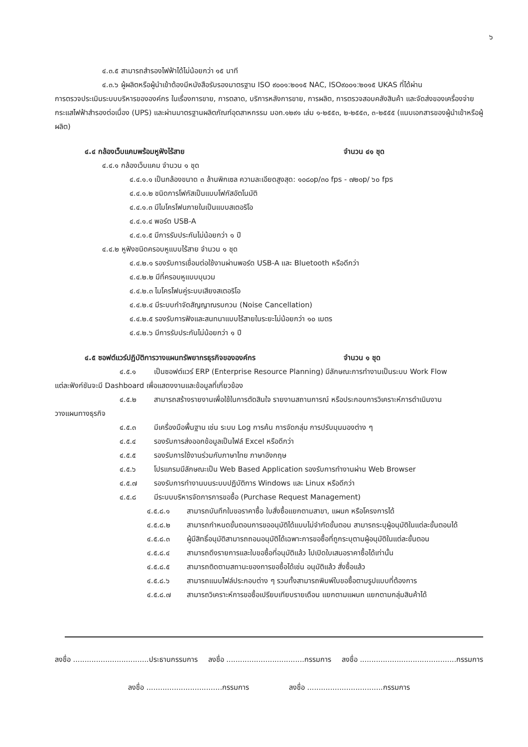๖
๔.๓.๕ สามารถสำรองไฟฟ้าได้ไม่น้อยกว่า ๑๕ นาที
๔.๓.๖ ผู้ผลิตหรือผู้นำเข้าต้องมีหนังสือรับรองมาตรฐาน ISO ๙๐๐๑:๒๐๑๕ NAC, ISO๙๐๐๑:๒๐๑๕ UKAS ที่ได้ผ่าน
การตรวจประเมินระบบบริหารขององค์กร ในเรื่องการขาย, การตลาด, บริการหลังการขาย, การผลิต, การตรวจสอบคลังสินค้า และจัดส่งของเครื่องจ่ายกระแสไฟฟ้าสำรองต่อเนื่อง (UPS) และผ่านมาตรฐานผลิตภัณฑ์อุตสาหกรรม มอก.๑๒๙๑ เล่ม ๑-๒๕๕๓, ๒-๒๕๕๓, ๓-๒๕๕๕ (แนบเอกสารของผู้นำเข้าหรือผู้ผลิต)
๔.๔ กล้องเว็บแคมพร้อมหูฟังไร้สาย จำนวน ๔๑ ชุด
๔.๔.๑ กล้องเว็บแคม จำนวน ๑ ชุด
๔.๔.๑.๑ เป็นกล้องขนาด ๓ ล้านพิกเซล ความละเอียดสูงสุด: ๑๐๘๐p/๓๐ fps - ๗๒๐p/ ๖๐ fps
๔.๔.๑.๒ ชนิดการโฟกัสเป็นแบบโฟกัสอัตโนมัติ
๔.๔.๑.๓ มีไมโครโฟนภายในเป็นแบบสเตอริโอ
๔.๔.๑.๔ พอร์ต USB-A
๔.๔.๑.๕ มีการรับประกันไม่น้อยกว่า ๑ ปี
๔.๔.๒ หูฟังชนิดครอบหูแบบไร้สาย จำนวน ๑ ชุด
๔.๔.๒.๑ รองรับการเชื่อมต่อใช้งานผ่านพอร์ต USB-A และ Bluetooth หรือดีกว่า
๔.๔.๒.๒ มีที่ครอบหูแบบบุนวม
๔.๔.๒.๓ ไมโครโฟนคู่ระบบเสียงสเตอริโอ
๔.๔.๒.๔ มีระบบกำจัดสัญญาณรบกวน (Noise Cancellation)
๔.๔.๒.๕ รองรับการฟังและสนทนาแบบไร้สายในระยะไม่น้อยกว่า ๑๐ เมตร
๔.๔.๒.๖ มีการรับประกันไม่น้อยกว่า ๑ ปี
๔.๕ ซอฟต์แวร์ปฏิบัติการวางแผนทรัพยากรธุรกิจขององค์กร จำนวน ๑ ชุด
๔.๕.๑ เป็นซอฟต์แวร์ ERP (Enterprise Resource Planning) มีลักษณะการทำงานเป็นระบบ Work Flow
แต่ละฟังก์ชันจะมี Dashboard เพื่อแสดงงานและข้อมูลที่เกี่ยวข้อง
๔.๕.๒ สามารถสร้างรายงานเพื่อใช้ในการตัดสินใจ รายงานสถานการณ์ หรือประกอบการวิเคราะห์การดำเนินงาน
วางแผนทางธุรกิจ
๔.๕.๓ มีเครื่องมือพื้นฐาน เช่น ระบบ Log การค้น การจัดกลุ่ม การปรับมุมมองต่าง ๆ
๔.๕.๔ รองรับการส่งออกข้อมูลเป็นไฟล์ Excel หรือดีกว่า
๔.๕.๕ รองรับการใช้งานร่วมกับภาษาไทย ภาษาอังกฤษ
๔.๕.๖ โปรแกรมมีลักษณะเป็น Web Based Application รองรับการทำงานผ่าน Web Browser
๔.๕.๗ รองรับการทำงานบนระบบปฏิบัติการ Windows และ Linux หรือดีกว่า
๔.๕.๘ มีระบบบริหารจัดการการขอซื้อ (Purchase Request Management)
๔.๕.๘.๑ สามารถบันทึกใบขอราคาซื้อ ใบสั่งซื้อแยกตามสาขา, แผนก หรือโครงการได้
๔.๕.๘.๒ สามารถกำหนดขั้นตอนการขออนุมัติได้แบบไม่จำกัดขั้นตอน สามารถระบุผู้อนุมัติในแต่ละขั้นตอนได้
๔.๕.๘.๓ ผู้มีสิทธิ์อนุมัติสามารถถอนอนุมัติได้เฉพาะการขอซื้อที่ถูกระบุตามผู้อนุมัติในแต่ละขั้นตอน
๔.๕.๘.๔ สามารถดึงรายการและใบขอซื้อที่อนุมัติแล้ว ไปเปิดใบเสนอราคาซื้อได้เท่านั้น
๔.๕.๘.๕ สามารถติดตามสถานะของการขอซื้อได้เช่น อนุมัติแล้ว สั่งซื้อแล้ว
๔.๕.๘.๖ สามารถแนบไฟล์ประกอบต่าง ๆ รวมทั้งสามารถพิมพ์ใบขอซื้อตามรูปแบบที่ต้องการ
๔.๕.๘.๗ สามารถวิเคราะห์การขอซื้อเปรียบเทียบรายเดือน แยกตามแผนก แยกตามกลุ่มสินค้าได้
ลงชื่อ .................................ประธานกรรมการ ลงชื่อ ..................................กรรมการ ลงชื่อ ..........................................กรรมการ
ลงชื่อ .................................กรรมการ ลงชื่อ .................................กรรมการ